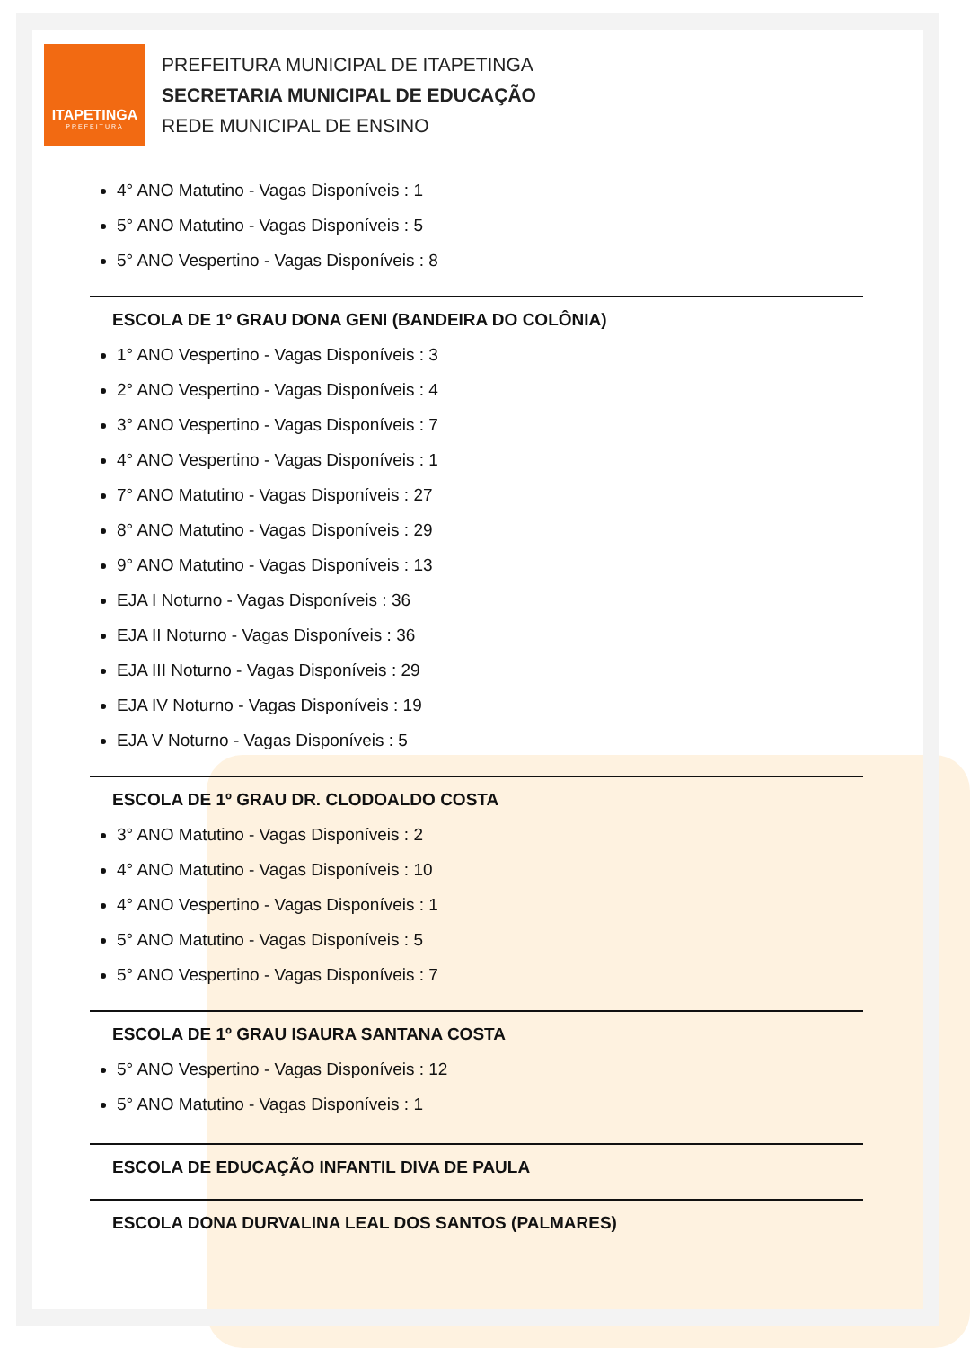ITAPETINGA
PREFEITURA
PREFEITURA MUNICIPAL DE ITAPETINGA
SECRETARIA MUNICIPAL DE EDUCAÇÃO
REDE MUNICIPAL DE ENSINO
4° ANO Matutino - Vagas Disponíveis : 1
5° ANO Matutino - Vagas Disponíveis : 5
5° ANO Vespertino - Vagas Disponíveis : 8
ESCOLA DE 1º GRAU DONA GENI (BANDEIRA DO COLÔNIA)
1° ANO Vespertino - Vagas Disponíveis : 3
2° ANO Vespertino - Vagas Disponíveis : 4
3° ANO Vespertino - Vagas Disponíveis : 7
4° ANO Vespertino - Vagas Disponíveis : 1
7° ANO Matutino - Vagas Disponíveis : 27
8° ANO Matutino - Vagas Disponíveis : 29
9° ANO Matutino - Vagas Disponíveis : 13
EJA I Noturno - Vagas Disponíveis : 36
EJA II Noturno - Vagas Disponíveis : 36
EJA III Noturno - Vagas Disponíveis : 29
EJA IV Noturno - Vagas Disponíveis : 19
EJA V Noturno - Vagas Disponíveis : 5
ESCOLA DE 1º GRAU DR. CLODOALDO COSTA
3° ANO Matutino - Vagas Disponíveis : 2
4° ANO Matutino - Vagas Disponíveis : 10
4° ANO Vespertino - Vagas Disponíveis : 1
5° ANO Matutino - Vagas Disponíveis : 5
5° ANO Vespertino - Vagas Disponíveis : 7
ESCOLA DE 1º GRAU ISAURA SANTANA COSTA
5° ANO Vespertino - Vagas Disponíveis : 12
5° ANO Matutino - Vagas Disponíveis : 1
ESCOLA DE EDUCAÇÃO INFANTIL DIVA DE PAULA
ESCOLA DONA DURVALINA LEAL DOS SANTOS (PALMARES)